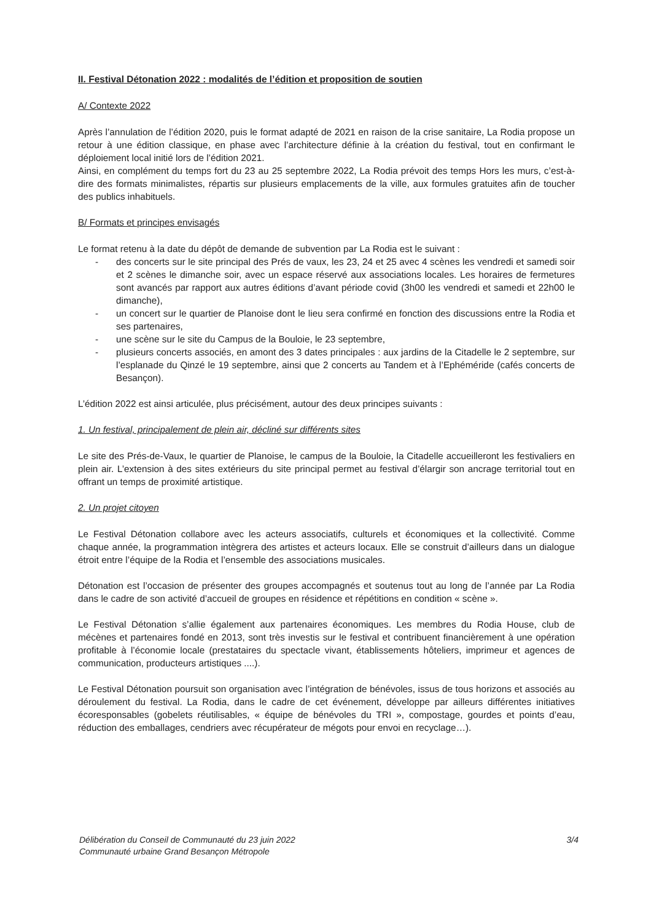II. Festival Détonation 2022 : modalités de l’édition et proposition de soutien
A/ Contexte 2022
Après l’annulation de l’édition 2020, puis le format adapté de 2021 en raison de la crise sanitaire, La Rodia propose un retour à une édition classique, en phase avec l’architecture définie à la création du festival, tout en confirmant le déploiement local initié lors de l’édition 2021.
Ainsi, en complément du temps fort du 23 au 25 septembre 2022, La Rodia prévoit des temps Hors les murs, c’est-à-dire des formats minimalistes, répartis sur plusieurs emplacements de la ville, aux formules gratuites afin de toucher des publics inhabituels.
B/ Formats et principes envisagés
Le format retenu à la date du dépôt de demande de subvention par La Rodia est le suivant :
- des concerts sur le site principal des Prés de vaux, les 23, 24 et 25 avec 4 scènes les vendredi et samedi soir et 2 scènes le dimanche soir, avec un espace réservé aux associations locales. Les horaires de fermetures sont avancés par rapport aux autres éditions d’avant période covid (3h00 les vendredi et samedi et 22h00 le dimanche),
- un concert sur le quartier de Planoise dont le lieu sera confirmé en fonction des discussions entre la Rodia et ses partenaires,
- une scène sur le site du Campus de la Bouloie, le 23 septembre,
- plusieurs concerts associés, en amont des 3 dates principales : aux jardins de la Citadelle le 2 septembre, sur l’esplanade du Qinzé le 19 septembre, ainsi que 2 concerts au Tandem et à l’Ephéméride (cafés concerts de Besançon).
L’édition 2022 est ainsi articulée, plus précisément, autour des deux principes suivants :
1. Un festival, principalement de plein air, décliné sur différents sites
Le site des Prés-de-Vaux, le quartier de Planoise, le campus de la Bouloie, la Citadelle accueilleront les festivaliers en plein air. L’extension à des sites extérieurs du site principal permet au festival d’élargir son ancrage territorial tout en offrant un temps de proximité artistique.
2. Un projet citoyen
Le Festival Détonation collabore avec les acteurs associatifs, culturels et économiques et la collectivité. Comme chaque année, la programmation intègrera des artistes et acteurs locaux. Elle se construit d’ailleurs dans un dialogue étroit entre l’équipe de la Rodia et l’ensemble des associations musicales.
Détonation est l’occasion de présenter des groupes accompagnés et soutenus tout au long de l’année par La Rodia dans le cadre de son activité d’accueil de groupes en résidence et répétitions en condition « scène ».
Le Festival Détonation s’allie également aux partenaires économiques. Les membres du Rodia House, club de mécènes et partenaires fondé en 2013, sont très investis sur le festival et contribuent financièrement à une opération profitable à l’économie locale (prestataires du spectacle vivant, établissements hôteliers, imprimeur et agences de communication, producteurs artistiques ....).
Le Festival Détonation poursuit son organisation avec l’intégration de bénévoles, issus de tous horizons et associés au déroulement du festival. La Rodia, dans le cadre de cet événement, développe par ailleurs différentes initiatives écoresponsables (gobelets réutilisables, « équipe de bénévoles du TRI », compostage, gourdes et points d’eau, réduction des emballages, cendriers avec récupérateur de mégots pour envoi en recyclage…).
Délibération du Conseil de Communauté du 23 juin 2022
Communauté urbaine Grand Besançon Métropole
3/4